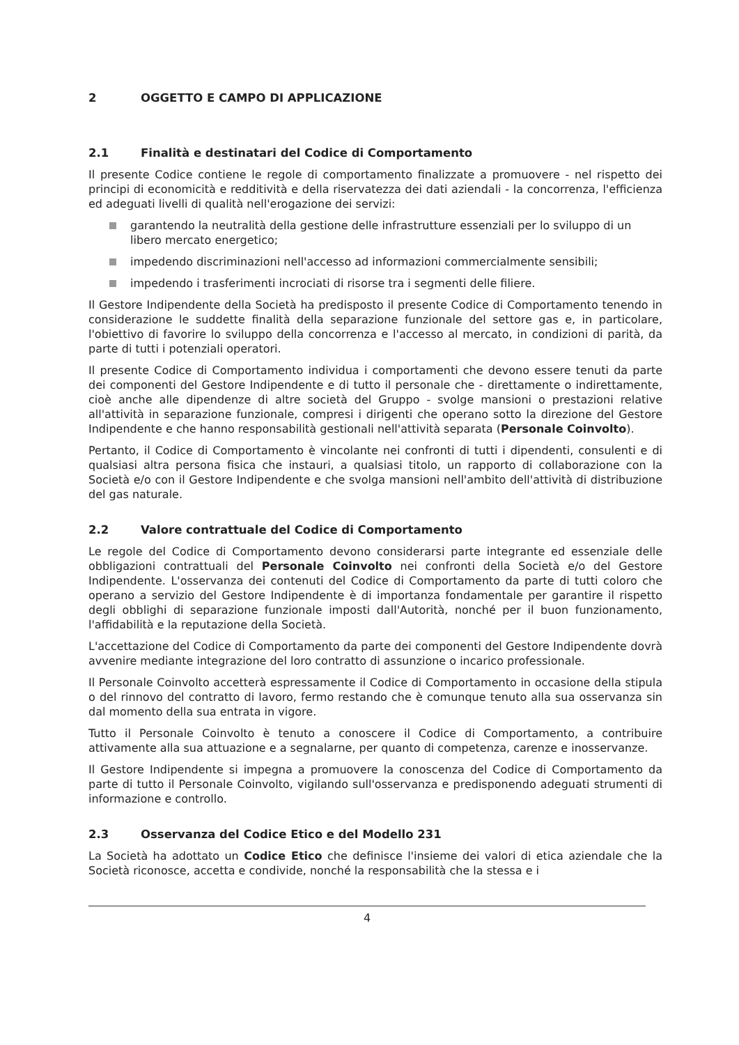2 OGGETTO E CAMPO DI APPLICAZIONE
2.1 Finalità e destinatari del Codice di Comportamento
Il presente Codice contiene le regole di comportamento finalizzate a promuovere - nel rispetto dei principi di economicità e redditività e della riservatezza dei dati aziendali - la concorrenza, l'efficienza ed adeguati livelli di qualità nell'erogazione dei servizi:
garantendo la neutralità della gestione delle infrastrutture essenziali per lo sviluppo di un libero mercato energetico;
impedendo discriminazioni nell'accesso ad informazioni commercialmente sensibili;
impedendo i trasferimenti incrociati di risorse tra i segmenti delle filiere.
Il Gestore Indipendente della Società ha predisposto il presente Codice di Comportamento tenendo in considerazione le suddette finalità della separazione funzionale del settore gas e, in particolare, l'obiettivo di favorire lo sviluppo della concorrenza e l'accesso al mercato, in condizioni di parità, da parte di tutti i potenziali operatori.
Il presente Codice di Comportamento individua i comportamenti che devono essere tenuti da parte dei componenti del Gestore Indipendente e di tutto il personale che - direttamente o indirettamente, cioè anche alle dipendenze di altre società del Gruppo - svolge mansioni o prestazioni relative all'attività in separazione funzionale, compresi i dirigenti che operano sotto la direzione del Gestore Indipendente e che hanno responsabilità gestionali nell'attività separata (Personale Coinvolto).
Pertanto, il Codice di Comportamento è vincolante nei confronti di tutti i dipendenti, consulenti e di qualsiasi altra persona fisica che instauri, a qualsiasi titolo, un rapporto di collaborazione con la Società e/o con il Gestore Indipendente e che svolga mansioni nell'ambito dell'attività di distribuzione del gas naturale.
2.2 Valore contrattuale del Codice di Comportamento
Le regole del Codice di Comportamento devono considerarsi parte integrante ed essenziale delle obbligazioni contrattuali del Personale Coinvolto nei confronti della Società e/o del Gestore Indipendente. L'osservanza dei contenuti del Codice di Comportamento da parte di tutti coloro che operano a servizio del Gestore Indipendente è di importanza fondamentale per garantire il rispetto degli obblighi di separazione funzionale imposti dall'Autorità, nonché per il buon funzionamento, l'affidabilità e la reputazione della Società.
L'accettazione del Codice di Comportamento da parte dei componenti del Gestore Indipendente dovrà avvenire mediante integrazione del loro contratto di assunzione o incarico professionale.
Il Personale Coinvolto accetterà espressamente il Codice di Comportamento in occasione della stipula o del rinnovo del contratto di lavoro, fermo restando che è comunque tenuto alla sua osservanza sin dal momento della sua entrata in vigore.
Tutto il Personale Coinvolto è tenuto a conoscere il Codice di Comportamento, a contribuire attivamente alla sua attuazione e a segnalarne, per quanto di competenza, carenze e inosservanze.
Il Gestore Indipendente si impegna a promuovere la conoscenza del Codice di Comportamento da parte di tutto il Personale Coinvolto, vigilando sull'osservanza e predisponendo adeguati strumenti di informazione e controllo.
2.3 Osservanza del Codice Etico e del Modello 231
La Società ha adottato un Codice Etico che definisce l'insieme dei valori di etica aziendale che la Società riconosce, accetta e condivide, nonché la responsabilità che la stessa e i
4